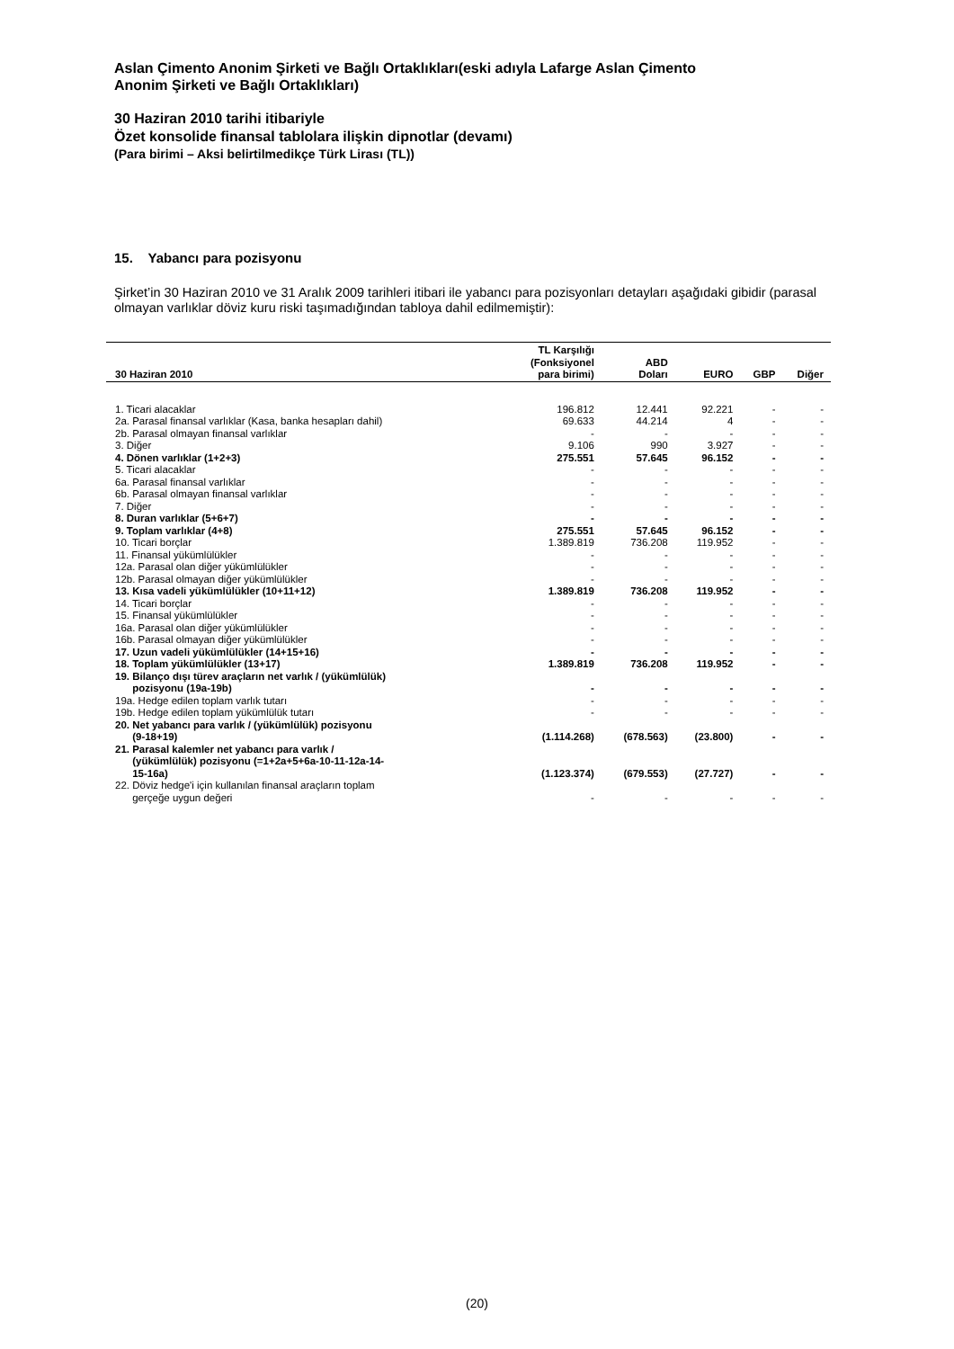Aslan Çimento Anonim Şirketi ve Bağlı Ortaklıkları(eski adıyla Lafarge Aslan Çimento
Anonim Şirketi ve Bağlı Ortaklıkları)
30 Haziran 2010 tarihi itibariyle
Özet konsolide finansal tablolara ilişkin dipnotlar (devamı)
(Para birimi – Aksi belirtilmedikçe Türk Lirası (TL))
15. Yabancı para pozisyonu
Şirket’in 30 Haziran 2010 ve 31 Aralık 2009 tarihleri itibari ile yabancı para pozisyonları detayları aşağıdaki gibidir (parasal olmayan varlıklar döviz kuru riski taşımadığından tabloya dahil edilmemiştir):
| 30 Haziran 2010 | TL Karşılığı (Fonksiyonel para birimi) | ABD Doları | EURO | GBP | Diğer |
| --- | --- | --- | --- | --- | --- |
| 1. Ticari alacaklar | 196.812 | 12.441 | 92.221 | - | - |
| 2a. Parasal finansal varlıklar (Kasa, banka hesapları dahil) | 69.633 | 44.214 | 4 | - | - |
| 2b. Parasal olmayan finansal varlıklar | - | - | - | - | - |
| 3. Diğer | 9.106 | 990 | 3.927 | - | - |
| 4. Dönen varlıklar (1+2+3) | 275.551 | 57.645 | 96.152 | - | - |
| 5. Ticari alacaklar | - | - | - | - | - |
| 6a. Parasal finansal varlıklar | - | - | - | - | - |
| 6b. Parasal olmayan finansal varlıklar | - | - | - | - | - |
| 7. Diğer | - | - | - | - | - |
| 8. Duran varlıklar (5+6+7) | - | - | - | - | - |
| 9. Toplam varlıklar (4+8) | 275.551 | 57.645 | 96.152 | - | - |
| 10. Ticari borçlar | 1.389.819 | 736.208 | 119.952 | - | - |
| 11. Finansal yükümlülükler | - | - | - | - | - |
| 12a. Parasal olan diğer yükümlülükler | - | - | - | - | - |
| 12b. Parasal olmayan diğer yükümlülükler | - | - | - | - | - |
| 13. Kısa vadeli yükümlülükler (10+11+12) | 1.389.819 | 736.208 | 119.952 | - | - |
| 14. Ticari borçlar | - | - | - | - | - |
| 15. Finansal yükümlülükler | - | - | - | - | - |
| 16a. Parasal olan diğer yükümlülükler | - | - | - | - | - |
| 16b. Parasal olmayan diğer yükümlülükler | - | - | - | - | - |
| 17. Uzun vadeli yükümlülükler (14+15+16) | - | - | - | - | - |
| 18. Toplam yükümlülükler (13+17) | 1.389.819 | 736.208 | 119.952 | - | - |
| 19. Bilanço dışı türev araçların net varlık / (yükümlülük) pozisyonu (19a-19b) | - | - | - | - | - |
| 19a. Hedge edilen toplam varlık tutarı | - | - | - | - | - |
| 19b. Hedge edilen toplam yükümlülük tutarı | - | - | - | - | - |
| 20. Net yabancı para varlık / (yükümlülük) pozisyonu (9-18+19) | (1.114.268) | (678.563) | (23.800) | - | - |
| 21. Parasal kalemler net yabancı para varlık / (yükümlülük) pozisyonu (=1+2a+5+6a-10-11-12a-14- 15-16a) | (1.123.374) | (679.553) | (27.727) | - | - |
| 22. Döviz hedge'i için kullanılan finansal araçların toplam gerçeğe uygun değeri | - | - | - | - | - |
(20)